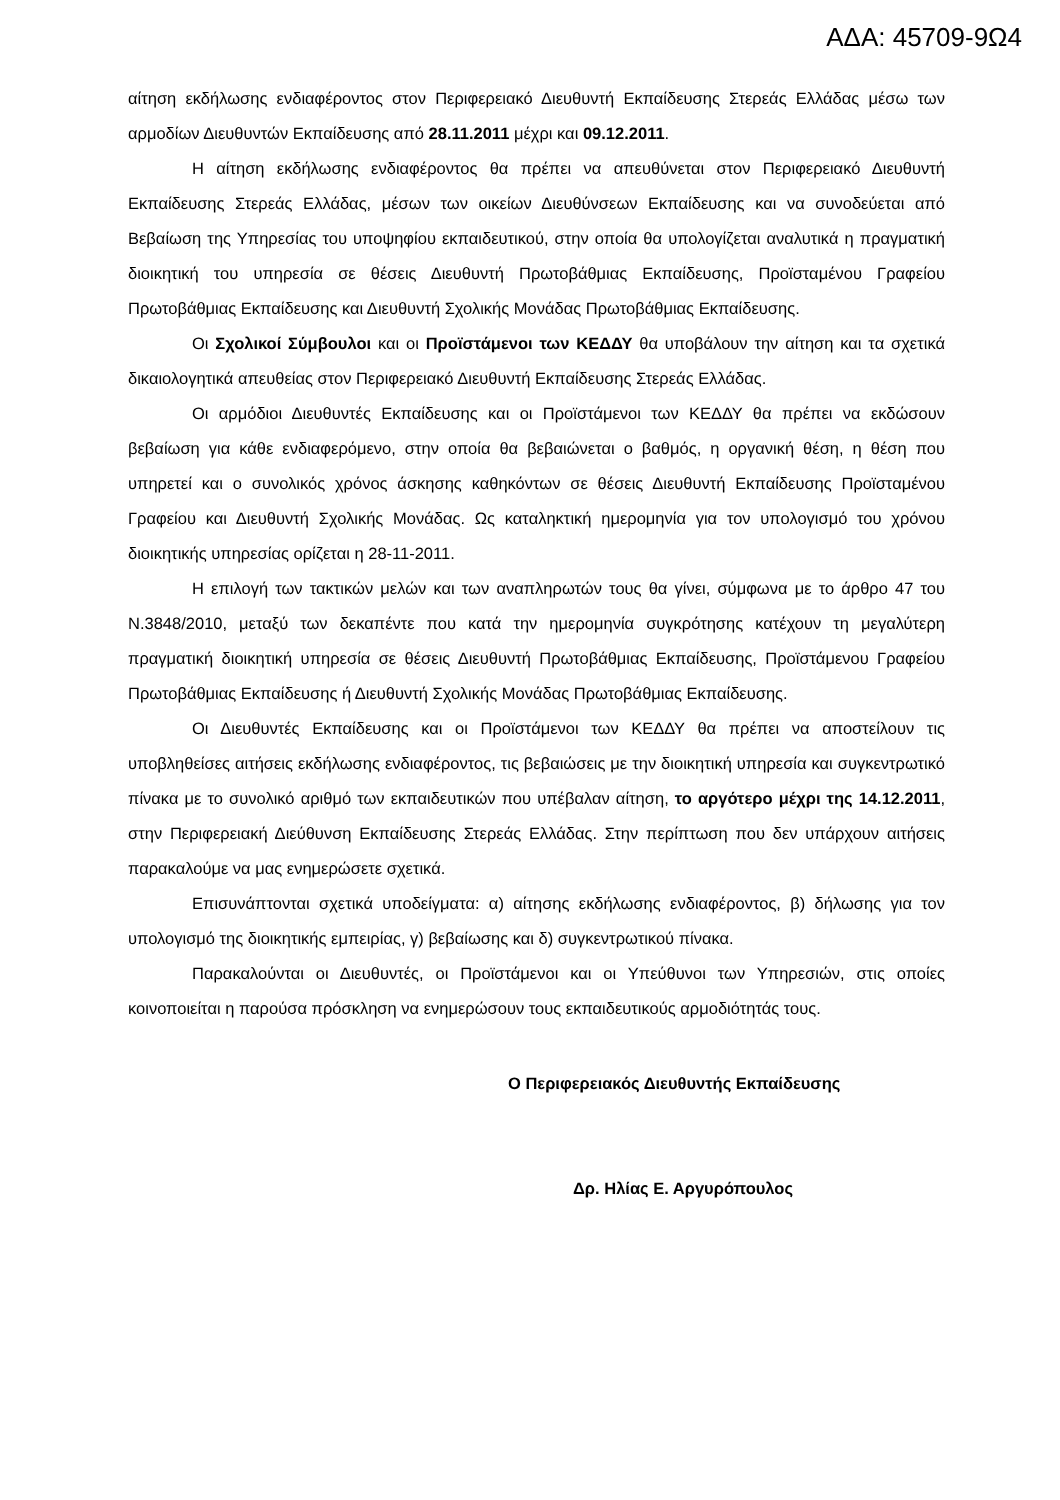ΑΔΑ: 45709-9Ω4
αίτηση εκδήλωσης ενδιαφέροντος στον Περιφερειακό Διευθυντή Εκπαίδευσης Στερεάς Ελλάδας μέσω των αρμοδίων Διευθυντών Εκπαίδευσης από 28.11.2011 μέχρι και 09.12.2011.
Η αίτηση εκδήλωσης ενδιαφέροντος θα πρέπει να απευθύνεται στον Περιφερειακό Διευθυντή Εκπαίδευσης Στερεάς Ελλάδας, μέσων των οικείων Διευθύνσεων Εκπαίδευσης και να συνοδεύεται από Βεβαίωση της Υπηρεσίας του υποψηφίου εκπαιδευτικού, στην οποία θα υπολογίζεται αναλυτικά η πραγματική διοικητική του υπηρεσία σε θέσεις Διευθυντή Πρωτοβάθμιας Εκπαίδευσης, Προϊσταμένου Γραφείου Πρωτοβάθμιας Εκπαίδευσης και Διευθυντή Σχολικής Μονάδας Πρωτοβάθμιας Εκπαίδευσης.
Οι Σχολικοί Σύμβουλοι και οι Προϊστάμενοι των ΚΕΔΔΥ θα υποβάλουν την αίτηση και τα σχετικά δικαιολογητικά απευθείας στον Περιφερειακό Διευθυντή Εκπαίδευσης Στερεάς Ελλάδας.
Οι αρμόδιοι Διευθυντές Εκπαίδευσης και οι Προϊστάμενοι των ΚΕΔΔΥ θα πρέπει να εκδώσουν βεβαίωση για κάθε ενδιαφερόμενο, στην οποία θα βεβαιώνεται ο βαθμός, η οργανική θέση, η θέση που υπηρετεί και ο συνολικός χρόνος άσκησης καθηκόντων σε θέσεις Διευθυντή Εκπαίδευσης Προϊσταμένου Γραφείου και Διευθυντή Σχολικής Μονάδας. Ως καταληκτική ημερομηνία για τον υπολογισμό του χρόνου διοικητικής υπηρεσίας ορίζεται η 28-11-2011.
Η επιλογή των τακτικών μελών και των αναπληρωτών τους θα γίνει, σύμφωνα με το άρθρο 47 του Ν.3848/2010, μεταξύ των δεκαπέντε που κατά την ημερομηνία συγκρότησης κατέχουν τη μεγαλύτερη πραγματική διοικητική υπηρεσία σε θέσεις Διευθυντή Πρωτοβάθμιας Εκπαίδευσης, Προϊστάμενου Γραφείου Πρωτοβάθμιας Εκπαίδευσης ή Διευθυντή Σχολικής Μονάδας Πρωτοβάθμιας Εκπαίδευσης.
Οι Διευθυντές Εκπαίδευσης και οι Προϊστάμενοι των ΚΕΔΔΥ θα πρέπει να αποστείλουν τις υποβληθείσες αιτήσεις εκδήλωσης ενδιαφέροντος, τις βεβαιώσεις με την διοικητική υπηρεσία και συγκεντρωτικό πίνακα με το συνολικό αριθμό των εκπαιδευτικών που υπέβαλαν αίτηση, το αργότερο μέχρι της 14.12.2011, στην Περιφερειακή Διεύθυνση Εκπαίδευσης Στερεάς Ελλάδας. Στην περίπτωση που δεν υπάρχουν αιτήσεις παρακαλούμε να μας ενημερώσετε σχετικά.
Επισυνάπτονται σχετικά υποδείγματα: α) αίτησης εκδήλωσης ενδιαφέροντος, β) δήλωσης για τον υπολογισμό της διοικητικής εμπειρίας, γ) βεβαίωσης και δ) συγκεντρωτικού πίνακα.
Παρακαλούνται οι Διευθυντές, οι Προϊστάμενοι και οι Υπεύθυνοι των Υπηρεσιών, στις οποίες κοινοποιείται η παρούσα πρόσκληση να ενημερώσουν τους εκπαιδευτικούς αρμοδιότητάς τους.
Ο Περιφερειακός Διευθυντής Εκπαίδευσης
Δρ. Ηλίας Ε. Αργυρόπουλος